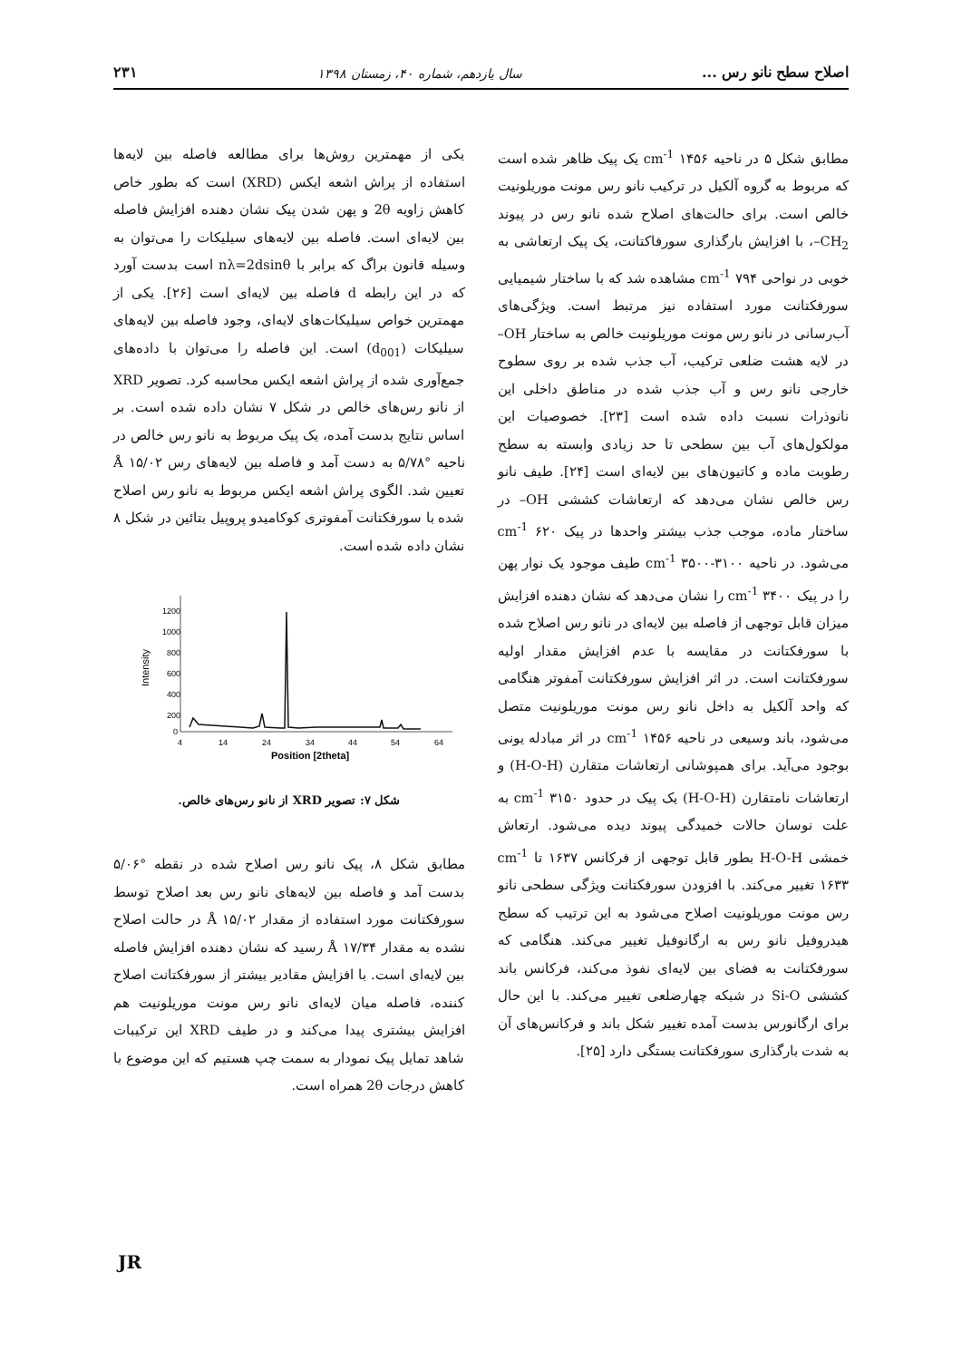اصلاح سطح نانو رس ... سال یازدهم، شماره ۴۰، زمستان ۱۳۹۸ ۲۳۱
مطابق شکل ۵ در ناحیه cm<sup>-1</sup> ۱۴۵۶ یک پیک ظاهر شده است که مربوط به گروه آلکیل در ترکیب نانو رس مونت موریلونیت خالص است. برای حالت‌های اصلاح شده نانو رس در پیوند CH<sub>2</sub>–، با افزایش بارگذاری سورفاکتانت، یک پیک ارتعاشی به خوبی در نواحی cm<sup>-1</sup> ۷۹۴ مشاهده شد که با ساختار شیمیایی سورفکتانت مورد استفاده نیز مرتبط است. ویژگی‌های آب‌رسانی در نانو رس مونت موریلونیت خالص به ساختار OH– در لایه هشت ضلعی ترکیب، آب جذب شده بر روی سطوح خارجی نانو رس و آب جذب شده در مناطق داخلی این نانوذرات نسبت داده شده است [۲۳]. خصوصیات این مولکول‌های آب بین سطحی تا حد زیادی وابسته به سطح رطوبت ماده و کاتیون‌های بین لایه‌ای است [۲۴]. طیف نانو رس خالص نشان می‌دهد که ارتعاشات کششی OH– در ساختار ماده، موجب جذب بیشتر واحدها در پیک cm<sup>-1</sup> ۶۲۰ می‌شود. در ناحیه cm<sup>-1</sup> ۳۵۰۰-۳۱۰۰ طیف موجود یک نوار پهن را در پیک cm<sup>-1</sup> ۳۴۰۰ را نشان می‌دهد که نشان دهنده افزایش میزان قابل توجهی از فاصله بین لایه‌ای در نانو رس اصلاح شده با سورفکتانت در مقایسه با عدم افزایش مقدار اولیه سورفکتانت است. در اثر افزایش سورفکتانت آمفوتر هنگامی که واحد آلکیل به داخل نانو رس مونت موریلونیت متصل می‌شود، باند وسیعی در ناحیه cm<sup>-1</sup> ۱۴۵۶ در اثر مبادله یونی بوجود می‌آید. برای همپوشانی ارتعاشات متقارن (H-O-H) و ارتعاشات نامتقارن (H-O-H) یک پیک در حدود cm<sup>-1</sup> ۳۱۵۰ به علت نوسان حالات خمیدگی پیوند دیده می‌شود. ارتعاش خمشی H-O-H بطور قابل توجهی از فرکانس ۱۶۳۷ تا cm<sup>-1</sup> ۱۶۳۳ تغییر می‌کند. با افزودن سورفکتانت ویژگی سطحی نانو رس مونت موریلونیت اصلاح می‌شود به این ترتیب که سطح هیدروفیل نانو رس به ارگانوفیل تغییر می‌کند. هنگامی که سورفکتانت به فضای بین لایه‌ای نفوذ می‌کند، فرکانس باند کششی Si-O در شبکه چهارضلعی تغییر می‌کند. با این حال برای ارگانورس بدست آمده تغییر شکل باند و فرکانس‌های آن به شدت بارگذاری سورفکتانت بستگی دارد [۲۵].
یکی از مهمترین روش‌ها برای مطالعه فاصله بین لایه‌ها استفاده از پراش اشعه ایکس (XRD) است که بطور خاص کاهش زاویه 2θ و پهن شدن پیک نشان دهنده افزایش فاصله بین لایه‌ای است. فاصله بین لایه‌های سیلیکات را می‌توان به وسیله قانون براگ که برابر با nλ=2dsinθ است بدست آورد که در این رابطه d فاصله بین لایه‌ای است [۲۶]. یکی از مهمترین خواص سیلیکات‌های لایه‌ای، وجود فاصله بین لایه‌های سیلیکات (d<sub>001</sub>) است. این فاصله را می‌توان با داده‌های جمع‌آوری شده از پراش اشعه ایکس محاسبه کرد. تصویر XRD از نانو رس‌های خالص در شکل ۷ نشان داده شده است. بر اساس نتایج بدست آمده، یک پیک مربوط به نانو رس خالص در ناحیه °۵/۷۸ به دست آمد و فاصله بین لایه‌های رس Å ۱۵/۰۲ تعیین شد. الگوی پراش اشعه ایکس مربوط به نانو رس اصلاح شده با سورفکتانت آمفوتری کوکامیدو پروپیل بتائین در شکل ۸ نشان داده شده است.
1200
1000
800
600
400
200
0
Intensity
4
14
24
34
44
54
64
Position [2theta]
شکل ۷: تصویر XRD از نانو رس‌های خالص.
مطابق شکل ۸، پیک نانو رس اصلاح شده در نقطه °۵/۰۶ بدست آمد و فاصله بین لایه‌های نانو رس بعد اصلاح توسط سورفکتانت مورد استفاده از مقدار Å ۱۵/۰۲ در حالت اصلاح نشده به مقدار Å ۱۷/۳۴ رسید که نشان دهنده افزایش فاصله بین لایه‌ای است. با افزایش مقادیر بیشتر از سورفکتانت اصلاح کننده، فاصله میان لایه‌ای نانو رس مونت موریلونیت هم افزایش بیشتری پیدا می‌کند و در طیف XRD این ترکیبات شاهد تمایل پیک نمودار به سمت چپ هستیم که این موضوع با کاهش درجات 2θ همراه است.
JR